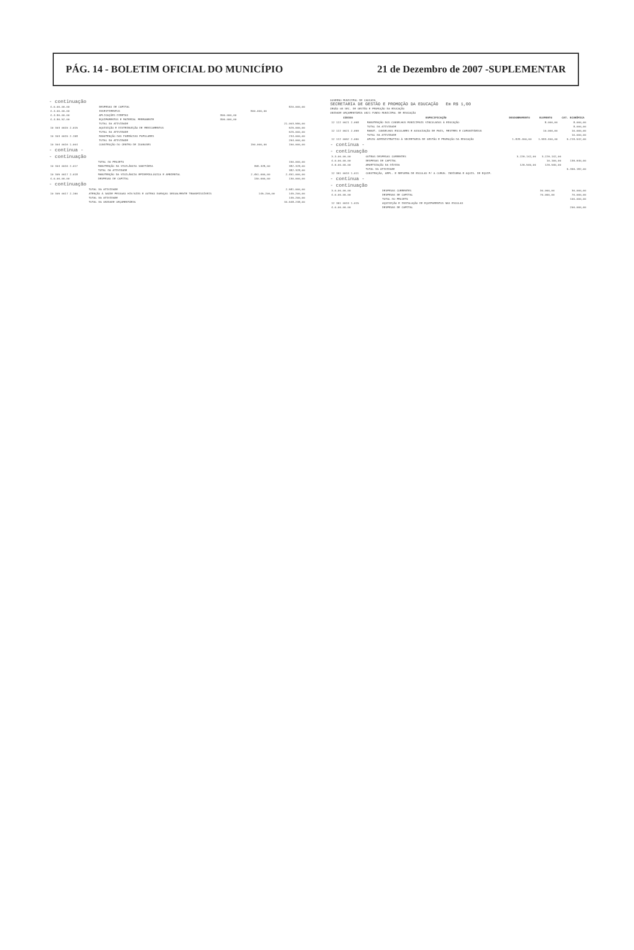PÁG. 14 - BOLETIM OFICIAL DO MUNICÍPIO 21 de Dezembro de 2007 -SUPLEMENTAR
- continuação
| 4.0.00.00.00 | DESPESAS DE CAPITAL | | | 820.000,00 |
| 4.4.00.00.00 | INVESTIMENTOS | | 800.000,00 | |
| 4.4.90.00.00 | APLICAÇÕES DIRETAS | 800.000,00 | | |
| 4.4.90.52.00 | EQUIPAMENTOS E MATERIAL PERMANENTE | 800.000,00 | | |
| | TOTAL DA ATIVIDADE | | | 21.003.590,00 |
| 10 303 0015 2.015 | AQUISIÇÃO E DISTRIBUIÇÃO DE MEDICAMENTOS | | | 625.000,00 |
| | TOTAL DA ATIVIDADE | | | 625.000,00 |
| 10 303 0015 2.158 | MANUTENÇÃO DAS FARMÁCIAS POPULARES | | | 234.000,00 |
| | TOTAL DA ATIVIDADE | | | 264.000,00 |
| 10 304 0016 1.004 | CONSTRUÇÃO DO CENTRO DE ZOONOSES | | 150.000,00 | 150.000,00 |
- continua -
- continuação
| | TOTAL DO PROJETO | | | 150.000,00 |
| 10 304 0016 2.017 | MANUTENÇÃO DA VIGILÂNCIA SANITÁRIA | | 358.328,00 | 382.328,00 |
| | TOTAL DA ATIVIDADE | | | 382.328,00 |
| 10 305 0017 2.018 | MANUTENÇÃO DA VIGILÂNCIA EPIDEMIOLÓGICA E AMBIENTAL | | 2.451.000,00 | 2.451.000,00 |
| 4.0.00.00.00 | DESPESAS DE CAPITAL | | 130.000,00 | 130.000,00 |
- continuação
| | TOTAL DA ATIVIDADE | | | 2.581.000,00 |
| 10 305 0017 2.160 | ATENÇÃO À SAÚDE PESSOAS HIV/AIDS E OUTRAS DOENÇAS SEXUALMENTE TRANSMISSÍVEIS | | 145.200,00 | 145.200,00 |
| | TOTAL DA ATIVIDADE | | | 145.200,00 |
| | TOTAL DA UNIDADE ORÇAMENTÁRIA | | | 34.648.238,00 |
GOVERNO MUNICIPAL DE CAUCAIA
SECRETARIA DE GESTÃO E PROMOÇÃO DA EDUCAÇÃO Em R$ 1,00
ÓRGÃO 08 SEC. DE GESTÃO E PROMOÇÃO DA EDUCAÇÃO
UNIDADE ORÇAMENTÁRIA 0821 FUNDO MUNICIPAL DE EDUCAÇÃO
| CÓDIGO | ESPECIFICAÇÃO | DESDOBRAMENTO | ELEMENTO | CAT. ECONÔMICA |
| --- | --- | --- | --- | --- |
| 12 122 0021 2.058 | MANUTENÇÃO DOS CONSELHOS MUNICIPAIS VINCULADOS À EDUCAÇÃO | | 8.000,00 | 8.000,00 |
| | TOTAL DA ATIVIDADE | | | 8.000,00 |
| 12 122 0021 2.059 | MANUT. CONSELHOS ESCOLARES E ASSOCIAÇÃO DE PAIS, MESTRES E COMUNITÁRIOS | | 10.000,00 | 10.000,00 |
| | TOTAL DA ATIVIDADE | | | 10.000,00 |
| 12 122 0062 2.060 | APOIO ADMINISTRATIVO À SECRETARIA DE GESTÃO E PROMOÇÃO DA EDUCAÇÃO | 1.828.400,00 | 1.993.400,00 | 5.219.542,00 |
- continua -
- continuação
| 3.3.00.00.00 | OUTRAS DESPESAS CORRENTES | 3.226.142,00 | 3.226.142,00 | |
| 4.0.00.00.00 | DESPESAS DE CAPITAL | | 10.100,00 | 136.640,00 |
| 4.6.00.00.00 | AMORTIZAÇÃO DA DÍVIDA | 126.540,00 | 126.540,00 | |
| | TOTAL DA ATIVIDADE | | | 5.356.182,00 |
| 12 361 0019 1.011 | CONSTRUÇÃO, AMPL. E REFORMA DE ESCOLAS P/ A COMUN. INDÍGENA E AQUIS. DE EQUIP. | | | |
- continua -
- continuação
| 3.0.00.00.00 | DESPESAS CORRENTES | | 30.000,00 | 30.000,00 |
| 4.0.00.00.00 | DESPESAS DE CAPITAL | | 70.000,00 | 70.000,00 |
| | TOTAL DO PROJETO | | | 100.000,00 |
| 12 361 0019 1.015 | AQUISIÇÃO E INSTALAÇÃO DE EQUIPAMENTOS NAS ESCOLAS | | | |
| 4.0.00.00.00 | DESPESAS DE CAPITAL | | | 200.000,00 |